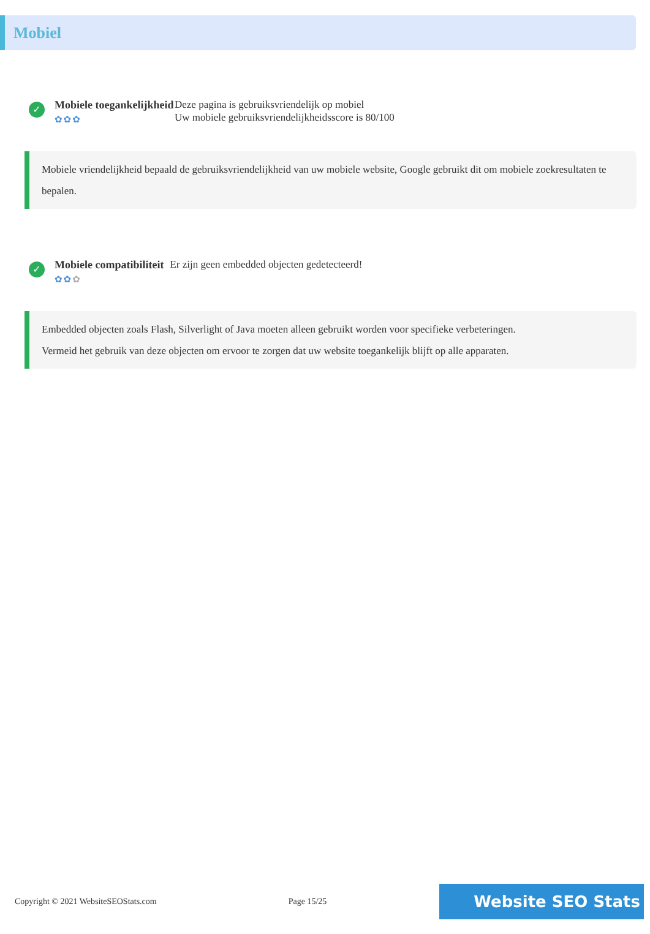Mobiel
✓
Mobiele toegankelijkheid
✿✿✿
Deze pagina is gebruiksvriendelijk op mobiel
Uw mobiele gebruiksvriendelijkheidsscore is 80/100
Mobiele vriendelijkheid bepaald de gebruiksvriendelijkheid van uw mobiele website, Google gebruikt dit om mobiele zoekresultaten te bepalen.
✓
Mobiele compatibiliteit
✿✿✿
Er zijn geen embedded objecten gedetecteerd!
Embedded objecten zoals Flash, Silverlight of Java moeten alleen gebruikt worden voor specifieke verbeteringen.
Vermeid het gebruik van deze objecten om ervoor te zorgen dat uw website toegankelijk blijft op alle apparaten.
Copyright © 2021 WebsiteSEOStats.com Page 15/25 Website SEO Stats